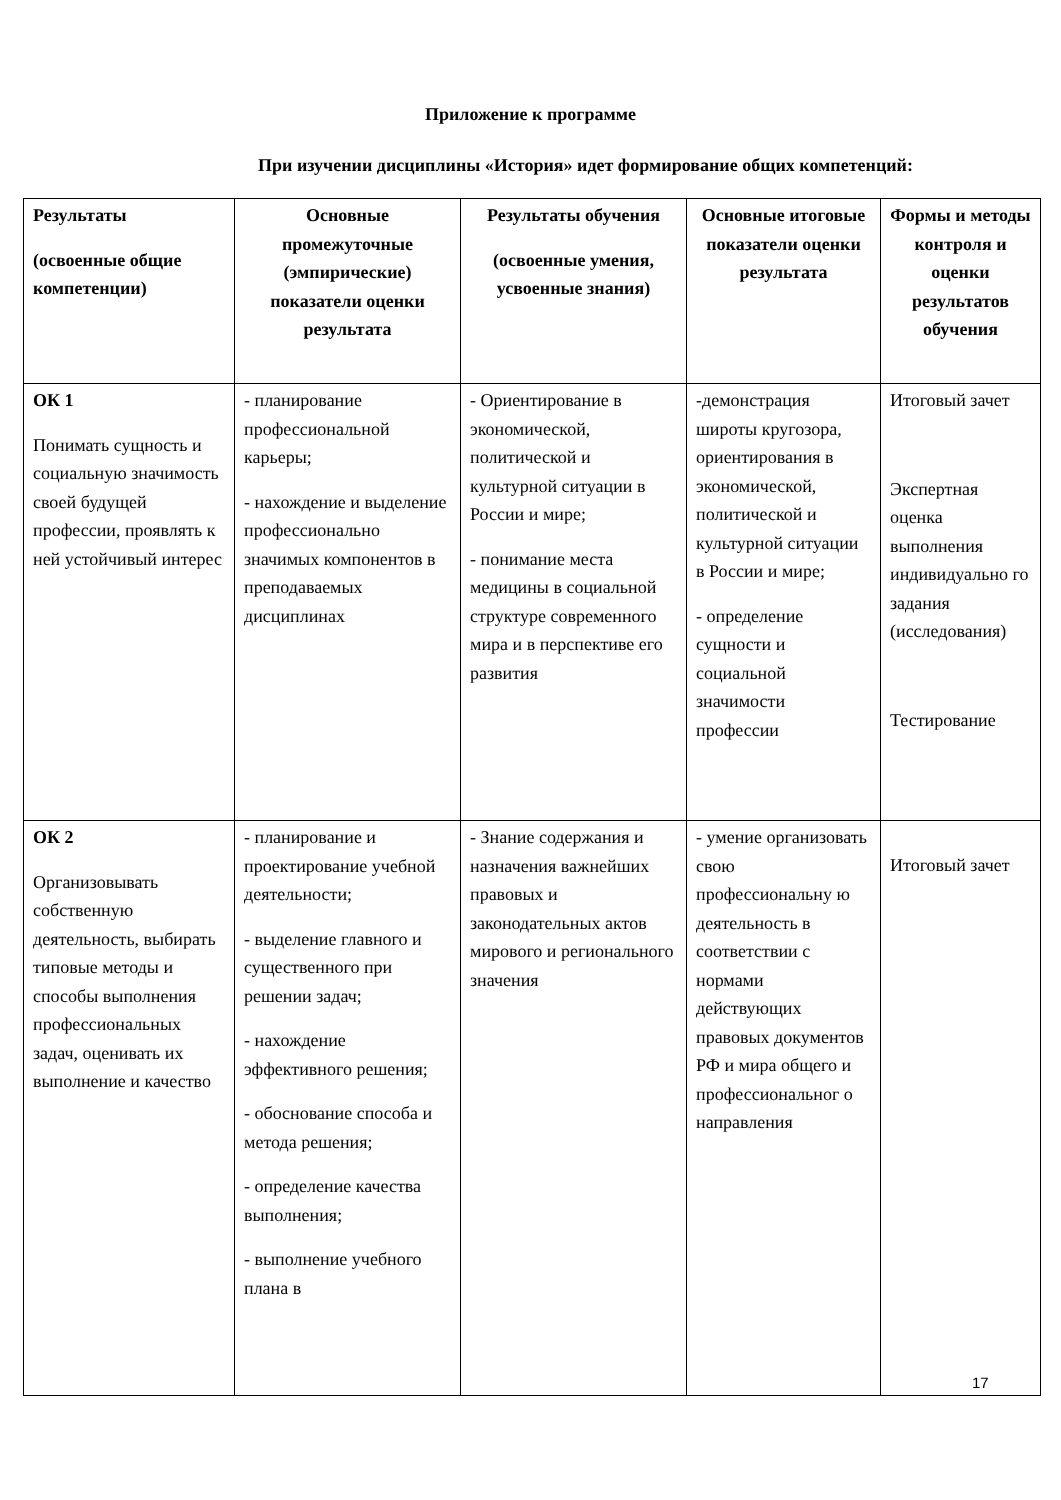Приложение к программе
При изучении дисциплины «История» идет формирование общих компетенций:
| Результаты (освоенные общие компетенции) | Основные промежуточные (эмпирические) показатели оценки результата | Результаты обучения (освоенные умения, усвоенные знания) | Основные итоговые показатели оценки результата | Формы и методы контроля и оценки результатов обучения |
| --- | --- | --- | --- | --- |
| ОК 1 Понимать сущность и социальную значимость своей будущей профессии, проявлять к ней устойчивый интерес | - планирование профессиональной карьеры; - нахождение и выделение профессионально значимых компонентов в преподаваемых дисциплинах | - Ориентирование в экономической, политической и культурной ситуации в России и мире; - понимание места медицины в социальной структуре современного мира и в перспективе его развития | -демонстрация широты кругозора, ориентирования в экономической, политической и культурной ситуации в России и мире; - определение сущности и социальной значимости профессии | Итоговый зачет Экспертная оценка выполнения индивидуально го задания (исследования) Тестирование |
| ОК 2 Организовывать собственную деятельность, выбирать типовые методы и способы выполнения профессиональных задач, оценивать их выполнение и качество | - планирование и проектирование учебной деятельности; - выделение главного и существенного при решении задач; - нахождение эффективного решения; - обоснование способа и метода решения; - определение качества выполнения; - выполнение учебного плана в | - Знание содержания и назначения важнейших правовых и законодательных актов мирового и регионального значения | - умение организовать свою профессиональну ю деятельность в соответствии с нормами действующих правовых документов РФ и мира общего и профессиональног о направления | Итоговый зачет |
17